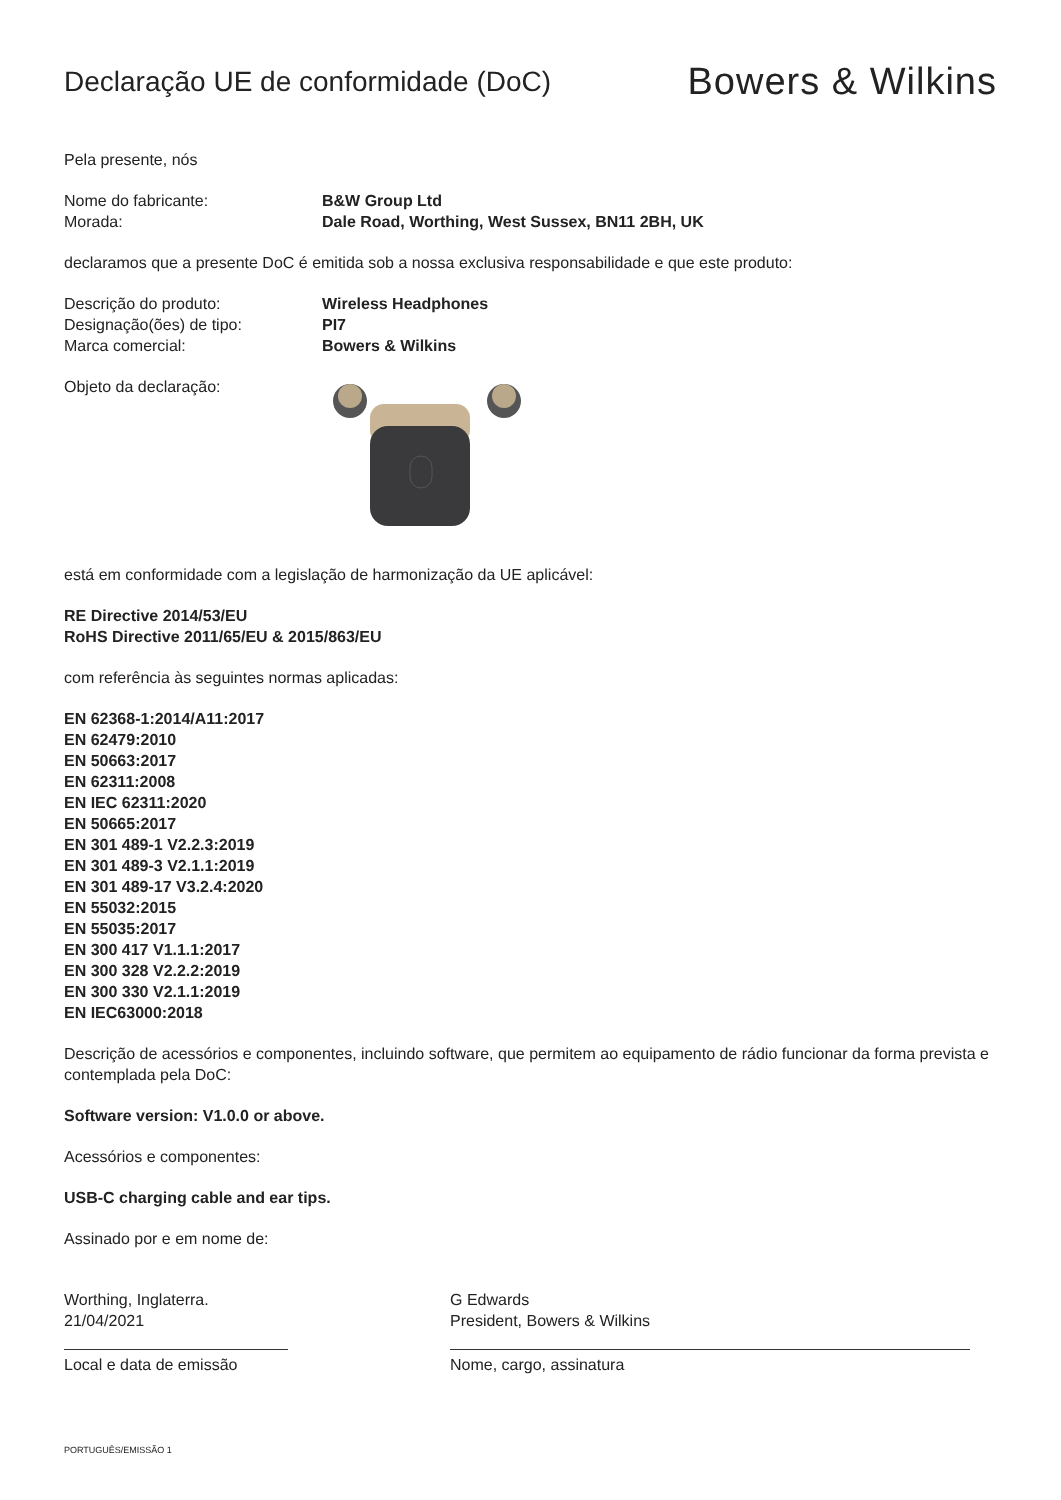Declaração UE de conformidade (DoC)
Bowers & Wilkins
Pela presente, nós
Nome do fabricante: B&W Group Ltd
Morada: Dale Road, Worthing, West Sussex, BN11 2BH, UK
declaramos que a presente DoC é emitida sob a nossa exclusiva responsabilidade e que este produto:
Descrição do produto: Wireless Headphones
Designação(ões) de tipo: PI7
Marca comercial: Bowers & Wilkins
Objeto da declaração:
está em conformidade com a legislação de harmonização da UE aplicável:
RE Directive 2014/53/EU
RoHS Directive 2011/65/EU & 2015/863/EU
com referência às seguintes normas aplicadas:
EN 62368-1:2014/A11:2017
EN 62479:2010
EN 50663:2017
EN 62311:2008
EN IEC 62311:2020
EN 50665:2017
EN 301 489-1 V2.2.3:2019
EN 301 489-3 V2.1.1:2019
EN 301 489-17 V3.2.4:2020
EN 55032:2015
EN 55035:2017
EN 300 417 V1.1.1:2017
EN 300 328 V2.2.2:2019
EN 300 330 V2.1.1:2019
EN IEC63000:2018
Descrição de acessórios e componentes, incluindo software, que permitem ao equipamento de rádio funcionar da forma prevista e contemplada pela DoC:
Software version: V1.0.0 or above.
Acessórios e componentes:
USB-C charging cable and ear tips.
Assinado por e em nome de:
Worthing, Inglaterra.
21/04/2021
Local e data de emissão
G Edwards
President, Bowers & Wilkins
Nome, cargo, assinatura
PORTUGUÊS/EMISSÃO 1